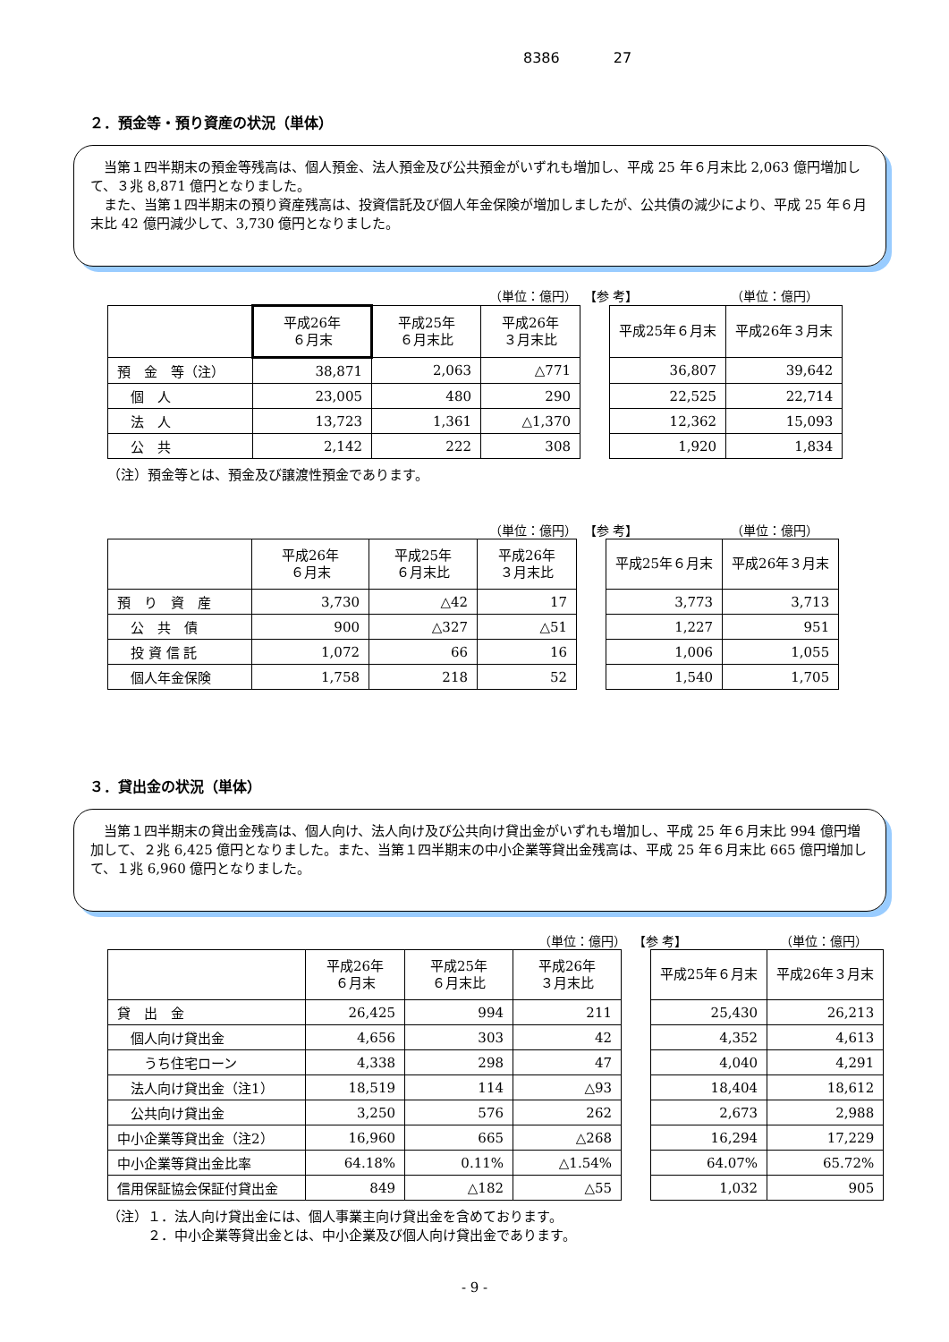8386 27
２．預金等・預り資産の状況（単体）
当第１四半期末の預金等残高は、個人預金、法人預金及び公共預金がいずれも増加し、平成 25 年６月末比 2,063 億円増加して、３兆 8,871 億円となりました。
また、当第１四半期末の預り資産残高は、投資信託及び個人年金保険が増加しましたが、公共債の減少により、平成 25 年６月末比 42 億円減少して、3,730 億円となりました。
（単位：億円） 【参 考】 （単位：億円）
| | 平成26年 ６月末 | 平成25年 ６月末比 | 平成26年 ３月末比 | | 平成25年６月末 | 平成26年３月末 |
| 預 金 等（注） | 38,871 | 2,063 | △771 | | 36,807 | 39,642 |
| 個 人 | 23,005 | 480 | 290 | | 22,525 | 22,714 |
| 法 人 | 13,723 | 1,361 | △1,370 | | 12,362 | 15,093 |
| 公 共 | 2,142 | 222 | 308 | | 1,920 | 1,834 |
（注）預金等とは、預金及び譲渡性預金であります。
（単位：億円） 【参 考】 （単位：億円）
| | 平成26年 ６月末 | 平成25年 ６月末比 | 平成26年 ３月末比 | | 平成25年６月末 | 平成26年３月末 |
| 預 り 資 産 | 3,730 | △42 | 17 | | 3,773 | 3,713 |
| 公 共 債 | 900 | △327 | △51 | | 1,227 | 951 |
| 投 資 信 託 | 1,072 | 66 | 16 | | 1,006 | 1,055 |
| 個人年金保険 | 1,758 | 218 | 52 | | 1,540 | 1,705 |
３．貸出金の状況（単体）
当第１四半期末の貸出金残高は、個人向け、法人向け及び公共向け貸出金がいずれも増加し、平成 25 年６月末比 994 億円増加して、２兆 6,425 億円となりました。また、当第１四半期末の中小企業等貸出金残高は、平成 25 年６月末比 665 億円増加して、１兆 6,960 億円となりました。
（単位：億円） 【参 考】 （単位：億円）
| | 平成26年 ６月末 | 平成25年 ６月末比 | 平成26年 ３月末比 | | 平成25年６月末 | 平成26年３月末 |
| 貸 出 金 | 26,425 | 994 | 211 | | 25,430 | 26,213 |
| 個人向け貸出金 | 4,656 | 303 | 42 | | 4,352 | 4,613 |
| うち住宅ローン | 4,338 | 298 | 47 | | 4,040 | 4,291 |
| 法人向け貸出金（注1） | 18,519 | 114 | △93 | | 18,404 | 18,612 |
| 公共向け貸出金 | 3,250 | 576 | 262 | | 2,673 | 2,988 |
| 中小企業等貸出金（注2） | 16,960 | 665 | △268 | | 16,294 | 17,229 |
| 中小企業等貸出金比率 | 64.18% | 0.11% | △1.54% | | 64.07% | 65.72% |
| 信用保証協会保証付貸出金 | 849 | △182 | △55 | | 1,032 | 905 |
（注）１．法人向け貸出金には、個人事業主向け貸出金を含めております。
　　　２．中小企業等貸出金とは、中小企業及び個人向け貸出金であります。
- 9 -